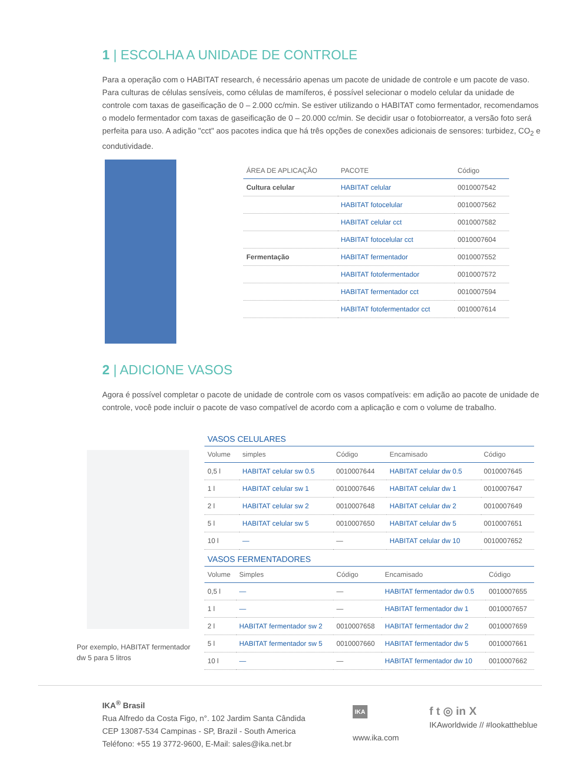1 | ESCOLHA A UNIDADE DE CONTROLE
Para a operação com o HABITAT research, é necessário apenas um pacote de unidade de controle e um pacote de vaso. Para culturas de células sensíveis, como células de mamíferos, é possível selecionar o modelo celular da unidade de controle com taxas de gaseificação de 0 – 2.000 cc/min. Se estiver utilizando o HABITAT como fermentador, recomendamos o modelo fermentador com taxas de gaseificação de 0 – 20.000 cc/min. Se decidir usar o fotobiorreator, a versão foto será perfeita para uso. A adição "cct" aos pacotes indica que há três opções de conexões adicionais de sensores: turbidez, CO<sub>2</sub> e condutividade.
| ÁREA DE APLICAÇÃO | PACOTE | Código |
| --- | --- | --- |
| Cultura celular | HABITAT celular | 0010007542 |
| | HABITAT fotocelular | 0010007562 |
| | HABITAT celular cct | 0010007582 |
| | HABITAT fotocelular cct | 0010007604 |
| Fermentação | HABITAT fermentador | 0010007552 |
| | HABITAT fotofermentador | 0010007572 |
| | HABITAT fermentador cct | 0010007594 |
| | HABITAT fotofermentador cct | 0010007614 |
2 | ADICIONE VASOS
Agora é possível completar o pacote de unidade de controle com os vasos compatíveis: em adição ao pacote de unidade de controle, você pode incluir o pacote de vaso compatível de acordo com a aplicação e com o volume de trabalho.
Por exemplo, HABITAT fermentador dw 5 para 5 litros
VASOS CELULARES
| Volume | simples | Código | Encamisado | Código |
| --- | --- | --- | --- | --- |
| 0,5 l | HABITAT celular sw 0.5 | 0010007644 | HABITAT celular dw 0.5 | 0010007645 |
| 1 l | HABITAT celular sw 1 | 0010007646 | HABITAT celular dw 1 | 0010007647 |
| 2 l | HABITAT celular sw 2 | 0010007648 | HABITAT celular dw 2 | 0010007649 |
| 5 l | HABITAT celular sw 5 | 0010007650 | HABITAT celular dw 5 | 0010007651 |
| 10 l | — | — | HABITAT celular dw 10 | 0010007652 |
VASOS FERMENTADORES
| Volume | Simples | Código | Encamisado | Código |
| --- | --- | --- | --- | --- |
| 0,5 l | — | — | HABITAT fermentador dw 0.5 | 0010007655 |
| 1 l | — | — | HABITAT fermentador dw 1 | 0010007657 |
| 2 l | HABITAT fermentador sw 2 | 0010007658 | HABITAT fermentador dw 2 | 0010007659 |
| 5 l | HABITAT fermentador sw 5 | 0010007660 | HABITAT fermentador dw 5 | 0010007661 |
| 10 l | — | — | HABITAT fermentador dw 10 | 0010007662 |
IKA<sup>®</sup> Brasil
Rua Alfredo da Costa Figo, n°. 102 Jardim Santa Cândida
CEP 13087-534 Campinas - SP, Brazil - South America
Teléfono: +55 19 3772-9600, E-Mail: sales@ika.net.br
IKA
www.ika.com
f t ◎ in X
IKAworldwide // #lookattheblue